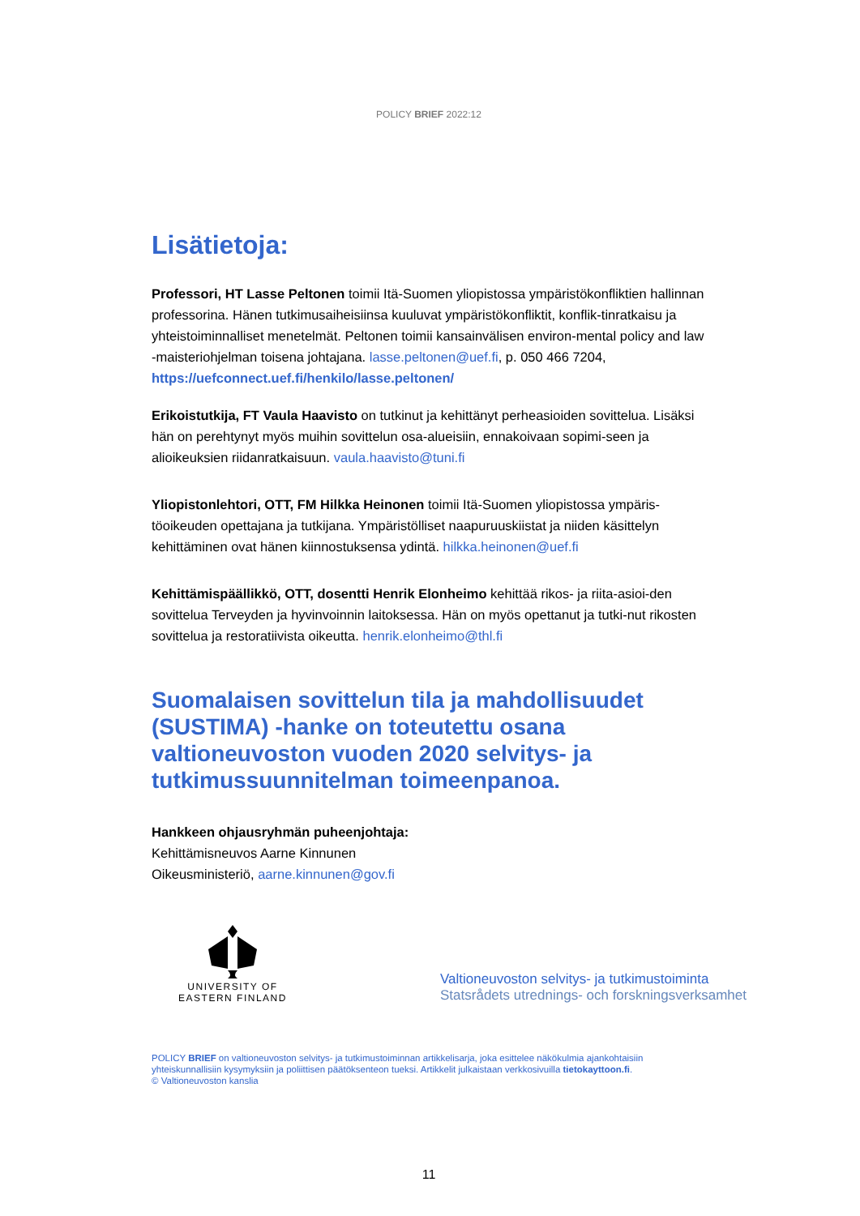POLICY BRIEF 2022:12
Lisätietoja:
Professori, HT Lasse Peltonen toimii Itä-Suomen yliopistossa ympäristökonfliktien hallinnan professorina. Hänen tutkimusaiheisiinsa kuuluvat ympäristökonfliktit, konflik-tinratkaisu ja yhteistoiminnalliset menetelmät. Peltonen toimii kansainvälisen environ-mental policy and law -maisteriohjelman toisena johtajana. lasse.peltonen@uef.fi, p. 050 466 7204, https://uefconnect.uef.fi/henkilo/lasse.peltonen/
Erikoistutkija, FT Vaula Haavisto on tutkinut ja kehittänyt perheasioiden sovittelua. Lisäksi hän on perehtynyt myös muihin sovittelun osa-alueisiin, ennakoivaan sopimi-seen ja alioikeuksien riidanratkaisuun. vaula.haavisto@tuni.fi
Yliopistonlehtori, OTT, FM Hilkka Heinonen toimii Itä-Suomen yliopistossa ympäris-töoikeuden opettajana ja tutkijana. Ympäristölliset naapuruuskiistat ja niiden käsittelyn kehittäminen ovat hänen kiinnostuksensa ydintä. hilkka.heinonen@uef.fi
Kehittämispäällikkö, OTT, dosentti Henrik Elonheimo kehittää rikos- ja riita-asioi-den sovittelua Terveyden ja hyvinvoinnin laitoksessa. Hän on myös opettanut ja tutki-nut rikosten sovittelua ja restoratiivista oikeutta. henrik.elonheimo@thl.fi
Suomalaisen sovittelun tila ja mahdollisuudet (SUSTIMA) -hanke on toteutettu osana valtioneuvoston vuoden 2020 selvitys- ja tutkimussuunnitelman toimeenpanoa.
Hankkeen ohjausryhmän puheenjohtaja:
Kehittämisneuvos Aarne Kinnunen
Oikeusministeriö, aarne.kinnunen@gov.fi
UNIVERSITY OF
EASTERN FINLAND
Valtioneuvoston selvitys- ja tutkimustoiminta
Statsrådets utrednings- och forskningsverksamhet
POLICY BRIEF on valtioneuvoston selvitys- ja tutkimustoiminnan artikkelisarja, joka esittelee näkökulmia ajankohtaisiin yhteiskunnallisiin kysymyksiin ja poliittisen päätöksenteon tueksi. Artikkelit julkaistaan verkkosivuilla tietokayttoon.fi.
© Valtioneuvoston kanslia
11